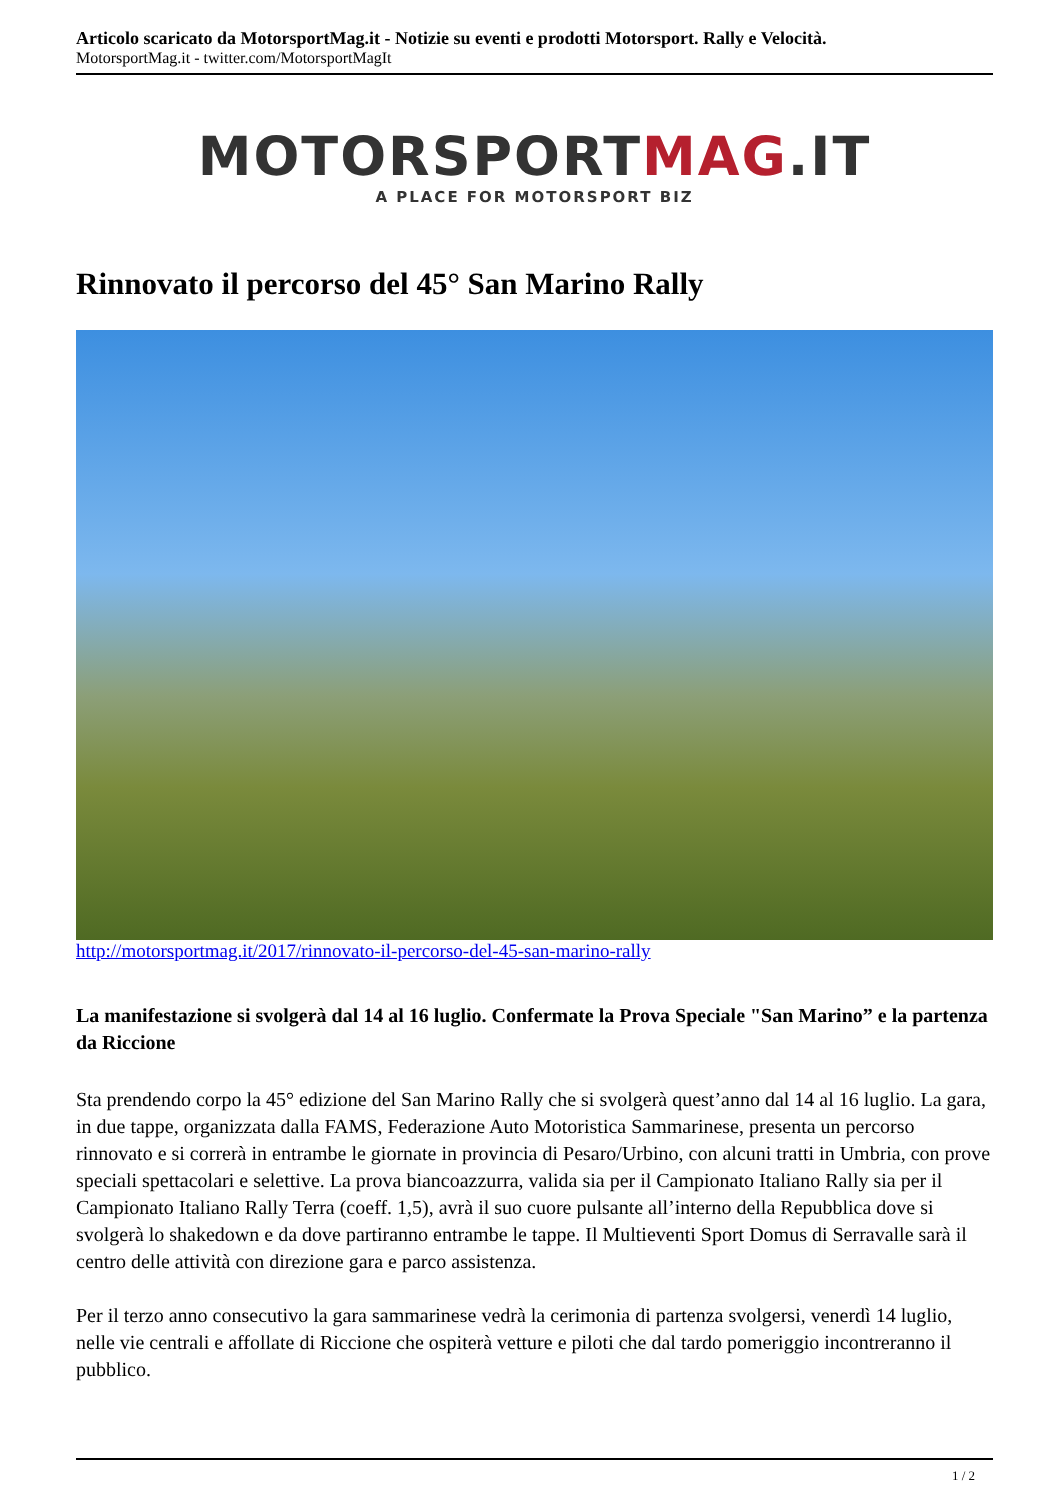Articolo scaricato da MotorsportMag.it - Notizie su eventi e prodotti Motorsport. Rally e Velocità.
MotorsportMag.it - twitter.com/MotorsportMagIt
MOTORSPORTMAG.IT
A PLACE FOR MOTORSPORT BIZ
Rinnovato il percorso del 45° San Marino Rally
http://motorsportmag.it/2017/rinnovato-il-percorso-del-45-san-marino-rally
La manifestazione si svolgerà dal 14 al 16 luglio. Confermate la Prova Speciale "San Marino” e la partenza da Riccione
Sta prendendo corpo la 45° edizione del San Marino Rally che si svolgerà quest’anno dal 14 al 16 luglio. La gara, in due tappe, organizzata dalla FAMS, Federazione Auto Motoristica Sammarinese, presenta un percorso rinnovato e si correrà in entrambe le giornate in provincia di Pesaro/Urbino, con alcuni tratti in Umbria, con prove speciali spettacolari e selettive. La prova biancoazzurra, valida sia per il Campionato Italiano Rally sia per il Campionato Italiano Rally Terra (coeff. 1,5), avrà il suo cuore pulsante all’interno della Repubblica dove si svolgerà lo shakedown e da dove partiranno entrambe le tappe. Il Multieventi Sport Domus di Serravalle sarà il centro delle attività con direzione gara e parco assistenza.
Per il terzo anno consecutivo la gara sammarinese vedrà la cerimonia di partenza svolgersi, venerdì 14 luglio, nelle vie centrali e affollate di Riccione che ospiterà vetture e piloti che dal tardo pomeriggio incontreranno il pubblico.
1 / 2